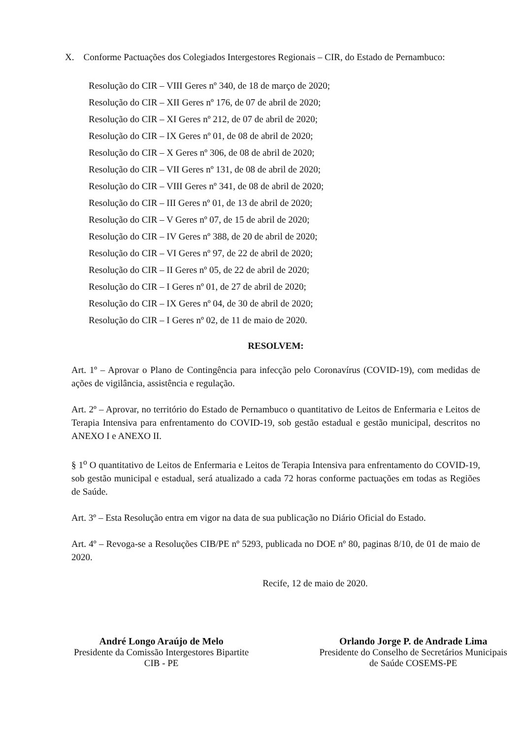X. Conforme Pactuações dos Colegiados Intergestores Regionais – CIR, do Estado de Pernambuco:
Resolução do CIR – VIII Geres nº 340, de 18 de março de 2020;
Resolução do CIR – XII Geres nº 176, de 07 de abril de 2020;
Resolução do CIR – XI Geres nº 212, de 07 de abril de 2020;
Resolução do CIR – IX Geres nº 01, de 08 de abril de 2020;
Resolução do CIR – X Geres nº 306, de 08 de abril de 2020;
Resolução do CIR – VII Geres nº 131, de 08 de abril de 2020;
Resolução do CIR – VIII Geres nº 341, de 08 de abril de 2020;
Resolução do CIR – III Geres nº 01, de 13 de abril de 2020;
Resolução do CIR – V Geres nº 07, de 15 de abril de 2020;
Resolução do CIR – IV Geres nº 388, de 20 de abril de 2020;
Resolução do CIR – VI Geres nº 97, de 22 de abril de 2020;
Resolução do CIR – II Geres nº 05, de 22 de abril de 2020;
Resolução do CIR – I Geres nº 01, de 27 de abril de 2020;
Resolução do CIR – IX Geres nº 04, de 30 de abril de 2020;
Resolução do CIR – I Geres nº 02, de 11 de maio de 2020.
RESOLVEM:
Art. 1º – Aprovar o Plano de Contingência para infecção pelo Coronavírus (COVID-19), com medidas de ações de vigilância, assistência e regulação.
Art. 2º – Aprovar, no território do Estado de Pernambuco o quantitativo de Leitos de Enfermaria e Leitos de Terapia Intensiva para enfrentamento do COVID-19, sob gestão estadual e gestão municipal, descritos no ANEXO I e ANEXO II.
§ 1<sup>o</sup> O quantitativo de Leitos de Enfermaria e Leitos de Terapia Intensiva para enfrentamento do COVID-19, sob gestão municipal e estadual, será atualizado a cada 72 horas conforme pactuações em todas as Regiões de Saúde.
Art. 3º – Esta Resolução entra em vigor na data de sua publicação no Diário Oficial do Estado.
Art. 4º – Revoga-se a Resoluções CIB/PE nº 5293, publicada no DOE nº 80, paginas 8/10, de 01 de maio de 2020.
Recife, 12 de maio de 2020.
André Longo Araújo de Melo
Presidente da Comissão Intergestores Bipartite
CIB - PE
Orlando Jorge P. de Andrade Lima
Presidente do Conselho de Secretários Municipais
de Saúde COSEMS-PE